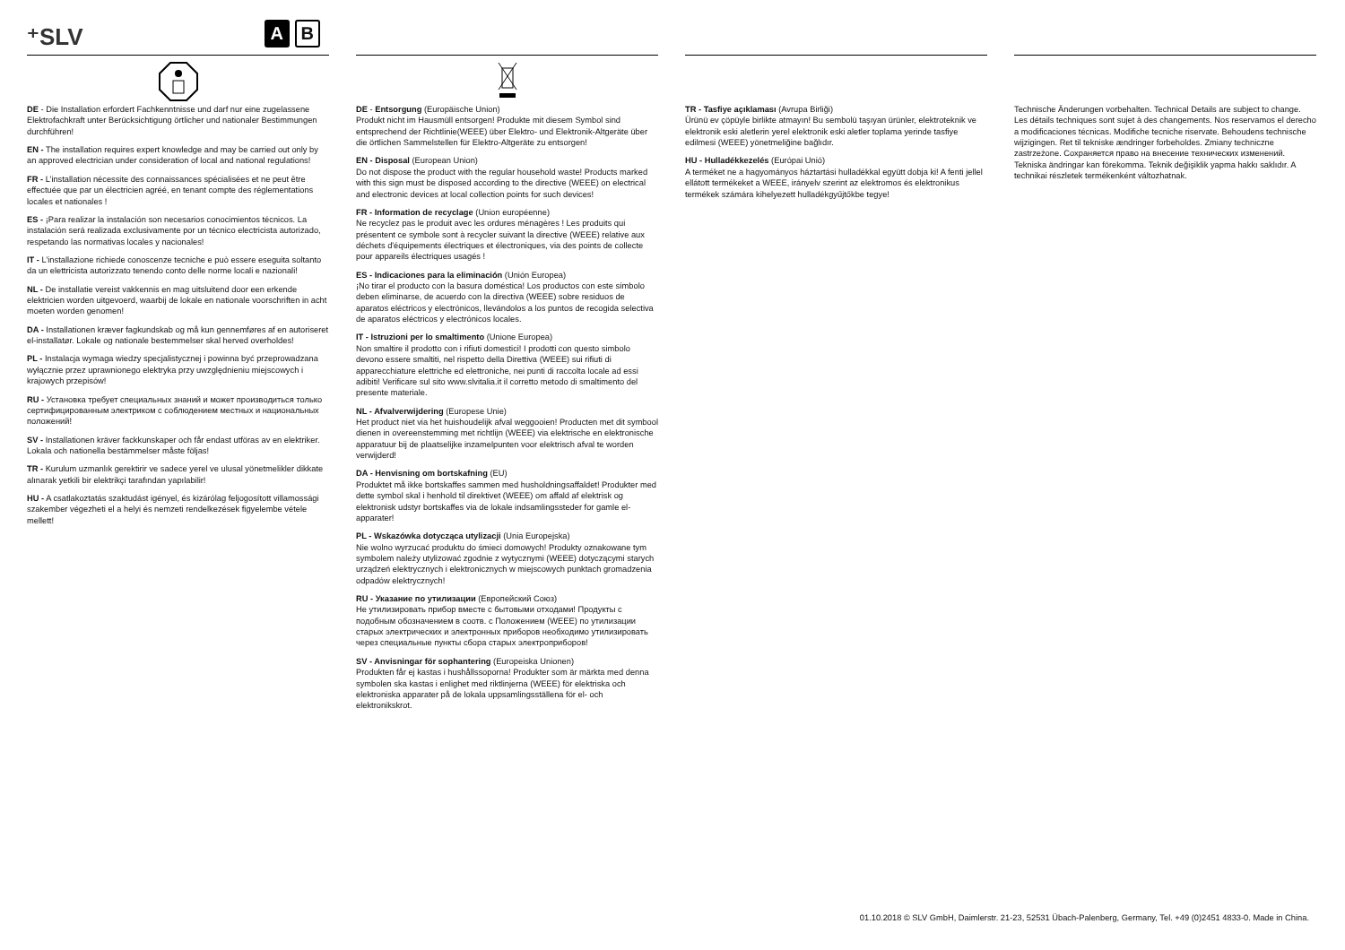⁺SLV A B
DE - Die Installation erfordert Fachkenntnisse und darf nur eine zugelassene Elektrofachkraft unter Berücksichtigung örtlicher und nationaler Bestimmungen durchführen!
EN - The installation requires expert knowledge and may be carried out only by an approved electrician under consideration of local and national regulations!
FR - L’installation nécessite des connaissances spécialisées et ne peut être effectuée que par un électricien agréé, en tenant compte des réglementations locales et nationales !
ES - ¡Para realizar la instalación son necesarios conocimientos técnicos. La instalación será realizada exclusivamente por un técnico electricista autorizado, respetando las normativas locales y nacionales!
IT - L’installazione richiede conoscenze tecniche e può essere eseguita soltanto da un elettricista autorizzato tenendo conto delle norme locali e nazionali!
NL - De installatie vereist vakkennis en mag uitsluitend door een erkende elektricien worden uitgevoerd, waarbij de lokale en nationale voorschriften in acht moeten worden genomen!
DA - Installationen kræver fagkundskab og må kun gennemføres af en autoriseret el-installatør. Lokale og nationale bestemmelser skal herved overholdes!
PL - Instalacja wymaga wiedzy specjalistycznej i powinna być przeprowadzana wyłącznie przez uprawnionego elektryka przy uwzględnieniu miejscowych i krajowych przepisów!
RU - Установка требует специальных знаний и может производиться только сертифицированным электриком с соблюдением местных и национальных положений!
SV - Installationen kräver fackkunskaper och får endast utföras av en elektriker. Lokala och nationella bestämmelser måste följas!
TR - Kurulum uzmanlık gerektirir ve sadece yerel ve ulusal yönetmelikler dikkate alınarak yetkili bir elektrikçi tarafından yapılabilir!
HU - A csatlakoztatás szaktudást igényel, és kizárólag feljogosított villamossági szakember végezheti el a helyi és nemzeti rendelkezések figyelembe vétele mellett!
DE - Entsorgung (Europäische Union)
Produkt nicht im Hausmüll entsorgen! Produkte mit diesem Symbol sind entsprechend der Richtlinie(WEEE) über Elektro- und Elektronik-Altgeräte über die örtlichen Sammelstellen für Elektro-Altgeräte zu entsorgen!
EN - Disposal (European Union)
Do not dispose the product with the regular household waste! Products marked with this sign must be disposed according to the directive (WEEE) on electrical and electronic devices at local collection points for such devices!
FR - Information de recyclage (Union européenne)
Ne recyclez pas le produit avec les ordures ménagères ! Les produits qui présentent ce symbole sont à recycler suivant la directive (WEEE) relative aux déchets d'équipements électriques et électroniques, via des points de collecte pour appareils électriques usagés !
ES - Indicaciones para la eliminación (Unión Europea)
¡No tirar el producto con la basura doméstica! Los productos con este símbolo deben eliminarse, de acuerdo con la directiva (WEEE) sobre residuos de aparatos eléctricos y electrónicos, llevándolos a los puntos de recogida selectiva de aparatos eléctricos y electrónicos locales.
IT - Istruzioni per lo smaltimento (Unione Europea)
Non smaltire il prodotto con i rifiuti domestici! I prodotti con questo simbolo devono essere smaltiti, nel rispetto della Direttiva (WEEE) sui rifiuti di apparecchiature elettriche ed elettroniche, nei punti di raccolta locale ad essi adibiti! Verificare sul sito www.slvitalia.it il corretto metodo di smaltimento del presente materiale.
NL - Afvalverwijdering (Europese Unie)
Het product niet via het huishoudelijk afval weggooien! Producten met dit symbool dienen in overeenstemming met richtlijn (WEEE) via elektrische en elektronische apparatuur bij de plaatselijke inzamelpunten voor elektrisch afval te worden verwijderd!
DA - Henvisning om bortskafning (EU)
Produktet må ikke bortskaffes sammen med husholdningsaffaldet! Produkter med dette symbol skal i henhold til direktivet (WEEE) om affald af elektrisk og elektronisk udstyr bortskaffes via de lokale indsamlingssteder for gamle el-apparater!
PL - Wskazówka dotycząca utylizacji (Unia Europejska)
Nie wolno wyrzucać produktu do śmieci domowych! Produkty oznakowane tym symbolem należy utylizować zgodnie z wytycznymi (WEEE) dotyczącymi starych urządzeń elektrycznych i elektronicznych w miejscowych punktach gromadzenia odpadów elektrycznych!
RU - Указание по утилизации (Европейский Союз)
Не утилизировать прибор вместе с бытовыми отходами! Продукты с подобным обозначением в соотв. с Положением (WEEE) по утилизации старых электрических и электронных приборов необходимо утилизировать через специальные пункты сбора старых электроприборов!
SV - Anvisningar för sophantering (Europeiska Unionen)
Produkten får ej kastas i hushållssoporna! Produkter som är märkta med denna symbolen ska kastas i enlighet med riktlinjerna (WEEE) för elektriska och elektroniska apparater på de lokala uppsamlingsställena för el- och elektronikskrot.
TR - Tasfiye açıklaması (Avrupa Birliği)
Ürünü ev çöpüyle birlikte atmayın! Bu sembolü taşıyan ürünler, elektroteknik ve elektronik eski aletlerin yerel elektronik eski aletler toplama yerinde tasfiye edilmesi (WEEE) yönetmeliğine bağlıdır.
HU - Hulladékkezelés (Európai Unió)
A terméket ne a hagyományos háztartási hulladékkal együtt dobja ki! A fenti jellel ellátott termékeket a WEEE, irányelv szerint az elektromos és elektronikus termékek számára kihelyezett hulladékgyűjtőkbe tegye!
Technische Änderungen vorbehalten. Technical Details are subject to change. Les détails techniques sont sujet à des changements. Nos reservamos el derecho a modificaciones técnicas. Modifiche tecniche riservate. Behoudens technische wijzigingen. Ret til tekniske ændringer forbeholdes. Zmiany techniczne zastrzeżone. Сохраняется право на внесение технических изменений. Tekniska ändringar kan förekomma. Teknik değişiklik yapma hakkı saklıdır. A technikai részletek termékenként változhatnak.
01.10.2018 © SLV GmbH, Daimlerstr. 21-23, 52531 Übach-Palenberg, Germany, Tel. +49 (0)2451 4833-0. Made in China.